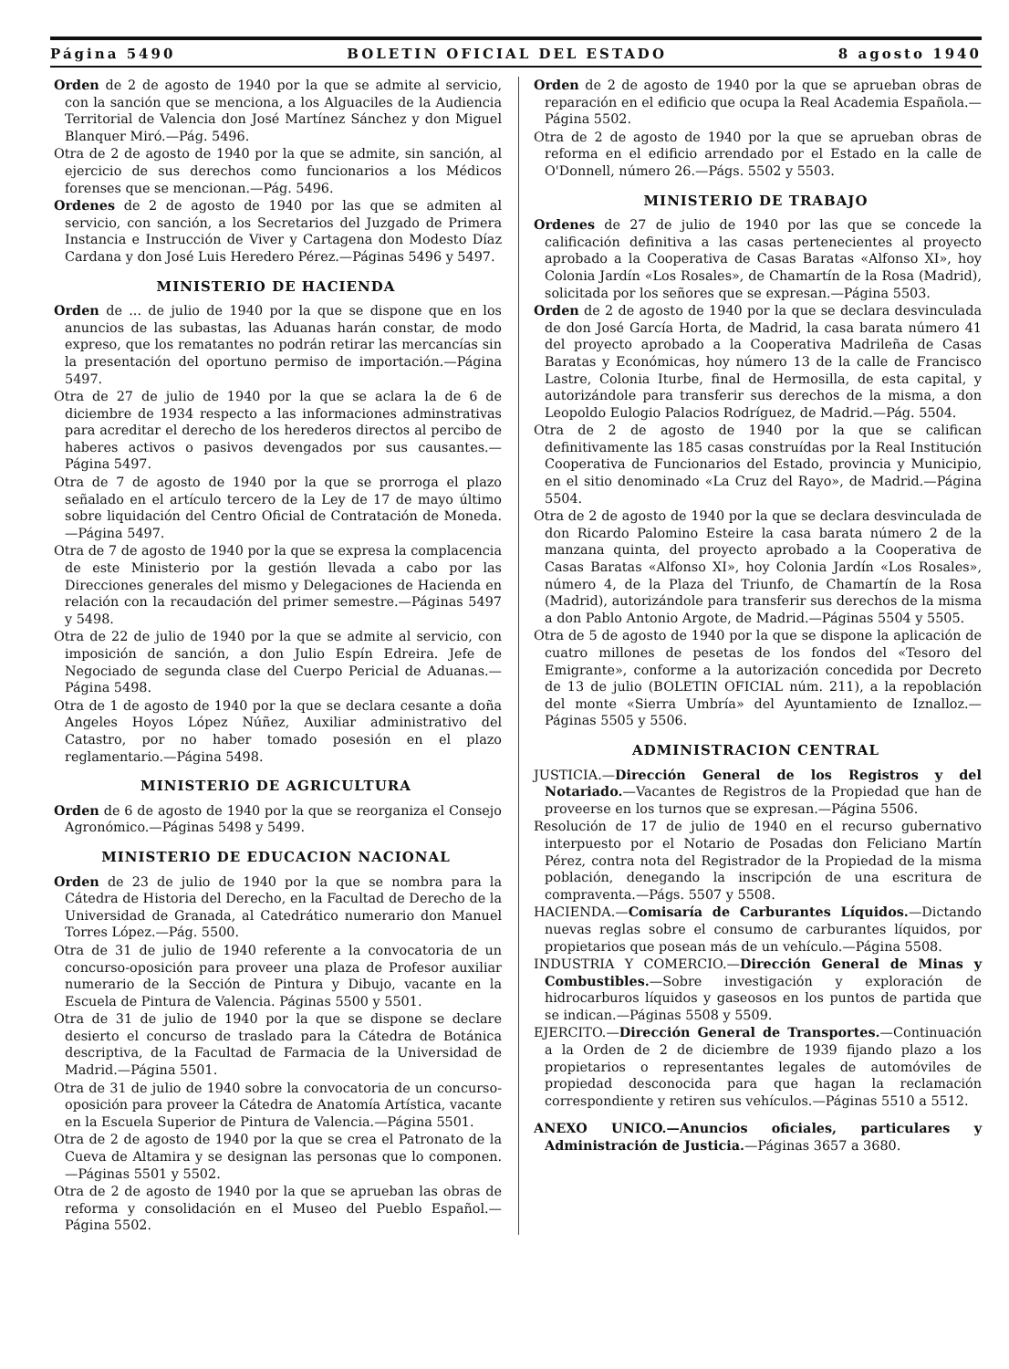Página 5490 BOLETIN OFICIAL DEL ESTADO 8 agosto 1940
Orden de 2 de agosto de 1940 por la que se admite al servicio, con la sanción que se menciona, a los Alguaciles de la Audiencia Territorial de Valencia don José Martínez Sánchez y don Miguel Blanquer Miró.—Pág. 5496.
Otra de 2 de agosto de 1940 por la que se admite, sin sanción, al ejercicio de sus derechos como funcionarios a los Médicos forenses que se mencionan.—Pág. 5496.
Ordenes de 2 de agosto de 1940 por las que se admiten al servicio, con sanción, a los Secretarios del Juzgado de Primera Instancia e Instrucción de Viver y Cartagena don Modesto Díaz Cardana y don José Luis Heredero Pérez.—Páginas 5496 y 5497.
MINISTERIO DE HACIENDA
Orden de ... de julio de 1940 por la que se dispone que en los anuncios de las subastas, las Aduanas harán constar, de modo expreso, que los rematantes no podrán retirar las mercancías sin la presentación del oportuno permiso de importación.—Página 5497.
Otra de 27 de julio de 1940 por la que se aclara la de 6 de diciembre de 1934 respecto a las informaciones adminstrativas para acreditar el derecho de los herederos directos al percibo de haberes activos o pasivos devengados por sus causantes.—Página 5497.
Otra de 7 de agosto de 1940 por la que se prorroga el plazo señalado en el artículo tercero de la Ley de 17 de mayo último sobre liquidación del Centro Oficial de Contratación de Moneda.—Página 5497.
Otra de 7 de agosto de 1940 por la que se expresa la complacencia de este Ministerio por la gestión llevada a cabo por las Direcciones generales del mismo y Delegaciones de Hacienda en relación con la recaudación del primer semestre.—Páginas 5497 y 5498.
Otra de 22 de julio de 1940 por la que se admite al servicio, con imposición de sanción, a don Julio Espín Edreira. Jefe de Negociado de segunda clase del Cuerpo Pericial de Aduanas.—Página 5498.
Otra de 1 de agosto de 1940 por la que se declara cesante a doña Angeles Hoyos López Núñez, Auxiliar administrativo del Catastro, por no haber tomado posesión en el plazo reglamentario.—Página 5498.
MINISTERIO DE AGRICULTURA
Orden de 6 de agosto de 1940 por la que se reorganiza el Consejo Agronómico.—Páginas 5498 y 5499.
MINISTERIO DE EDUCACION NACIONAL
Orden de 23 de julio de 1940 por la que se nombra para la Cátedra de Historia del Derecho, en la Facultad de Derecho de la Universidad de Granada, al Catedrático numerario don Manuel Torres López.—Pág. 5500.
Otra de 31 de julio de 1940 referente a la convocatoria de un concurso-oposición para proveer una plaza de Profesor auxiliar numerario de la Sección de Pintura y Dibujo, vacante en la Escuela de Pintura de Valencia. Páginas 5500 y 5501.
Otra de 31 de julio de 1940 por la que se dispone se declare desierto el concurso de traslado para la Cátedra de Botánica descriptiva, de la Facultad de Farmacia de la Universidad de Madrid.—Página 5501.
Otra de 31 de julio de 1940 sobre la convocatoria de un concurso-oposición para proveer la Cátedra de Anatomía Artística, vacante en la Escuela Superior de Pintura de Valencia.—Página 5501.
Otra de 2 de agosto de 1940 por la que se crea el Patronato de la Cueva de Altamira y se designan las personas que lo componen.—Páginas 5501 y 5502.
Otra de 2 de agosto de 1940 por la que se aprueban las obras de reforma y consolidación en el Museo del Pueblo Español.—Página 5502.
Orden de 2 de agosto de 1940 por la que se aprueban obras de reparación en el edificio que ocupa la Real Academia Española.—Página 5502.
Otra de 2 de agosto de 1940 por la que se aprueban obras de reforma en el edificio arrendado por el Estado en la calle de O'Donnell, número 26.—Págs. 5502 y 5503.
MINISTERIO DE TRABAJO
Ordenes de 27 de julio de 1940 por las que se concede la calificación definitiva a las casas pertenecientes al proyecto aprobado a la Cooperativa de Casas Baratas «Alfonso XI», hoy Colonia Jardín «Los Rosales», de Chamartín de la Rosa (Madrid), solicitada por los señores que se expresan.—Página 5503.
Orden de 2 de agosto de 1940 por la que se declara desvinculada de don José García Horta, de Madrid, la casa barata número 41 del proyecto aprobado a la Cooperativa Madrileña de Casas Baratas y Económicas, hoy número 13 de la calle de Francisco Lastre, Colonia Iturbe, final de Hermosilla, de esta capital, y autorizándole para transferir sus derechos de la misma, a don Leopoldo Eulogio Palacios Rodríguez, de Madrid.—Pág. 5504.
Otra de 2 de agosto de 1940 por la que se califican definitivamente las 185 casas construídas por la Real Institución Cooperativa de Funcionarios del Estado, provincia y Municipio, en el sitio denominado «La Cruz del Rayo», de Madrid.—Página 5504.
Otra de 2 de agosto de 1940 por la que se declara desvinculada de don Ricardo Palomino Esteire la casa barata número 2 de la manzana quinta, del proyecto aprobado a la Cooperativa de Casas Baratas «Alfonso XI», hoy Colonia Jardín «Los Rosales», número 4, de la Plaza del Triunfo, de Chamartín de la Rosa (Madrid), autorizándole para transferir sus derechos de la misma a don Pablo Antonio Argote, de Madrid.—Páginas 5504 y 5505.
Otra de 5 de agosto de 1940 por la que se dispone la aplicación de cuatro millones de pesetas de los fondos del «Tesoro del Emigrante», conforme a la autorización concedida por Decreto de 13 de julio (BOLETIN OFICIAL núm. 211), a la repoblación del monte «Sierra Umbría» del Ayuntamiento de Iznalloz.—Páginas 5505 y 5506.
ADMINISTRACION CENTRAL
JUSTICIA.—Dirección General de los Registros y del Notariado.—Vacantes de Registros de la Propiedad que han de proveerse en los turnos que se expresan.—Página 5506.
Resolución de 17 de julio de 1940 en el recurso gubernativo interpuesto por el Notario de Posadas don Feliciano Martín Pérez, contra nota del Registrador de la Propiedad de la misma población, denegando la inscripción de una escritura de compraventa.—Págs. 5507 y 5508.
HACIENDA.—Comisaría de Carburantes Líquidos.—Dictando nuevas reglas sobre el consumo de carburantes líquidos, por propietarios que posean más de un vehículo.—Página 5508.
INDUSTRIA Y COMERCIO.—Dirección General de Minas y Combustibles.—Sobre investigación y exploración de hidrocarburos líquidos y gaseosos en los puntos de partida que se indican.—Páginas 5508 y 5509.
EJERCITO.—Dirección General de Transportes.—Continuación a la Orden de 2 de diciembre de 1939 fijando plazo a los propietarios o representantes legales de automóviles de propiedad desconocida para que hagan la reclamación correspondiente y retiren sus vehículos.—Páginas 5510 a 5512.
ANEXO UNICO.—Anuncios oficiales, particulares y Administración de Justicia.—Páginas 3657 a 3680.